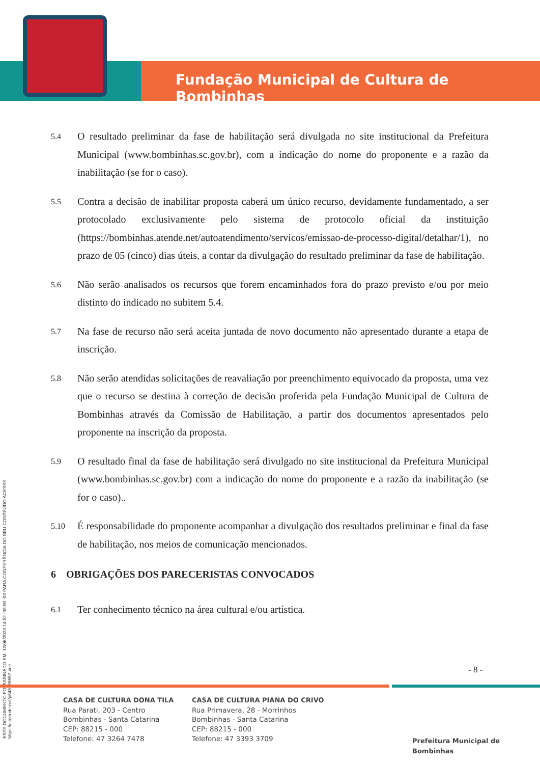Fundação Municipal de Cultura de Bombinhas
ESTE DOCUMENTO FOI ASSINADO EM: 12/06/2023 14:52 -03:00 -03 PARA CONFERÊNCIA DO SEU CONTEÚDO ACESSE https://c.atende.net/p648755557 4ee.
5.4
O resultado preliminar da fase de habilitação será divulgada no site institucional da Prefeitura Municipal (www.bombinhas.sc.gov.br), com a indicação do nome do proponente e a razão da inabilitação (se for o caso).
5.5
Contra a decisão de inabilitar proposta caberá um único recurso, devidamente fundamentado, a ser protocolado exclusivamente pelo sistema de protocolo oficial da instituição (https://bombinhas.atende.net/autoatendimento/servicos/emissao-de-processo-digital/detalhar/1), no prazo de 05 (cinco) dias úteis, a contar da divulgação do resultado preliminar da fase de habilitação.
5.6
Não serão analisados os recursos que forem encaminhados fora do prazo previsto e/ou por meio distinto do indicado no subitem 5.4.
5.7
Na fase de recurso não será aceita juntada de novo documento não apresentado durante a etapa de inscrição.
5.8
Não serão atendidas solicitações de reavaliação por preenchimento equivocado da proposta, uma vez que o recurso se destina à correção de decisão proferida pela Fundação Municipal de Cultura de Bombinhas através da Comissão de Habilitação, a partir dos documentos apresentados pelo proponente na inscrição da proposta.
5.9
O resultado final da fase de habilitação será divulgado no site institucional da Prefeitura Municipal (www.bombinhas.sc.gov.br) com a indicação do nome do proponente e a razão da inabilitação (se for o caso)..
5.10
É responsabilidade do proponente acompanhar a divulgação dos resultados preliminar e final da fase de habilitação, nos meios de comunicação mencionados.
6 OBRIGAÇÕES DOS PARECERISTAS CONVOCADOS
6.1
Ter conhecimento técnico na área cultural e/ou artística.
- 8 -
CASA DE CULTURA DONA TILA
Rua Parati, 203 - Centro
Bombinhas - Santa Catarina
CEP: 88215 - 000
Telefone: 47 3264 7478
CASA DE CULTURA PIANA DO CRIVO
Rua Primavera, 28 - Morrinhos
Bombinhas - Santa Catarina
CEP: 88215 - 000
Telefone: 47 3393 3709
Prefeitura Municipal de Bombinhas